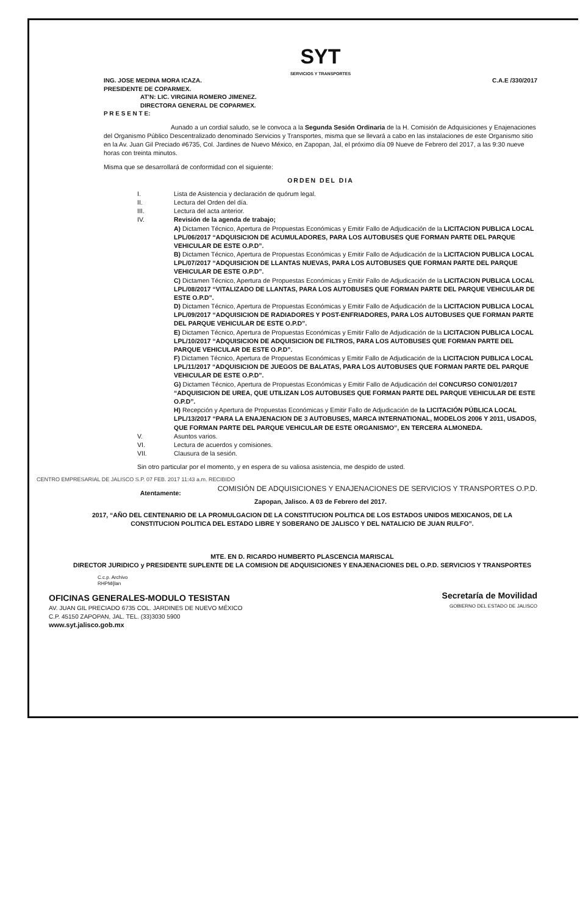SYT
SERVICIOS Y TRANSPORTES
C.A.E /330/2017
ING. JOSE MEDINA MORA ICAZA.
PRESIDENTE DE COPARMEX.
AT'N: LIC. VIRGINIA ROMERO JIMENEZ.
DIRECTORA GENERAL DE COPARMEX.
P R E S E N T E:
Aunado a un cordial saludo, se le convoca a la Segunda Sesión Ordinaria de la H. Comisión de Adquisiciones y Enajenaciones del Organismo Público Descentralizado denominado Servicios y Transportes, misma que se llevará a cabo en las instalaciones de este Organismo sitio en la Av. Juan Gil Preciado #6735, Col. Jardines de Nuevo México, en Zapopan, Jal, el próximo día 09 Nueve de Febrero del 2017, a las 9:30 nueve horas con treinta minutos.
Misma que se desarrollará de conformidad con el siguiente:
ORDEN DEL DIA
I. Lista de Asistencia y declaración de quórum legal.
II. Lectura del Orden del día.
III. Lectura del acta anterior.
IV. Revisión de la agenda de trabajo;
A) Dictamen Técnico, Apertura de Propuestas Económicas y Emitir Fallo de Adjudicación de la LICITACION PUBLICA LOCAL LPL/06/2017 “ADQUISICION DE ACUMULADORES, PARA LOS AUTOBUSES QUE FORMAN PARTE DEL PARQUE VEHICULAR DE ESTE O.P.D”.
B) Dictamen Técnico, Apertura de Propuestas Económicas y Emitir Fallo de Adjudicación de la LICITACION PUBLICA LOCAL LPL/07/2017 “ADQUISICION DE LLANTAS NUEVAS, PARA LOS AUTOBUSES QUE FORMAN PARTE DEL PARQUE VEHICULAR DE ESTE O.P.D”.
C) Dictamen Técnico, Apertura de Propuestas Económicas y Emitir Fallo de Adjudicación de la LICITACION PUBLICA LOCAL LPL/08/2017 “VITALIZADO DE LLANTAS, PARA LOS AUTOBUSES QUE FORMAN PARTE DEL PARQUE VEHICULAR DE ESTE O.P.D”.
D) Dictamen Técnico, Apertura de Propuestas Económicas y Emitir Fallo de Adjudicación de la LICITACION PUBLICA LOCAL LPL/09/2017 “ADQUISICION DE RADIADORES Y POST-ENFRIADORES, PARA LOS AUTOBUSES QUE FORMAN PARTE DEL PARQUE VEHICULAR DE ESTE O.P.D”.
E) Dictamen Técnico, Apertura de Propuestas Económicas y Emitir Fallo de Adjudicación de la LICITACION PUBLICA LOCAL LPL/10/2017 “ADQUISICION DE ADQUISICION DE FILTROS, PARA LOS AUTOBUSES QUE FORMAN PARTE DEL PARQUE VEHICULAR DE ESTE O.P.D”.
F) Dictamen Técnico, Apertura de Propuestas Económicas y Emitir Fallo de Adjudicación de la LICITACION PUBLICA LOCAL LPL/11/2017 “ADQUISICION DE JUEGOS DE BALATAS, PARA LOS AUTOBUSES QUE FORMAN PARTE DEL PARQUE VEHICULAR DE ESTE O.P.D”.
G) Dictamen Técnico, Apertura de Propuestas Económicas y Emitir Fallo de Adjudicación del CONCURSO CON/01/2017 “ADQUISICION DE UREA, QUE UTILIZAN LOS AUTOBUSES QUE FORMAN PARTE DEL PARQUE VEHICULAR DE ESTE O.P.D”.
H) Recepción y Apertura de Propuestas Económicas y Emitir Fallo de Adjudicación de la LICITACIÓN PÚBLICA LOCAL LPL/13/2017 “PARA LA ENAJENACION DE 3 AUTOBUSES, MARCA INTERNATIONAL, MODELOS 2006 Y 2011, USADOS, QUE FORMAN PARTE DEL PARQUE VEHICULAR DE ESTE ORGANISMO”, EN TERCERA ALMONEDA.
V. Asuntos varios.
VI. Lectura de acuerdos y comisiones.
VII. Clausura de la sesión.
Sin otro particular por el momento, y en espera de su valiosa asistencia, me despido de usted.
CENTRO EMPRESARIAL DE JALISCO S.P. 07 FEB. 2017 11:43 a.m. RECIBIDO
COMISIÓN DE ADQUISICIONES Y ENAJENACIONES DE SERVICIOS Y TRANSPORTES O.P.D.
Atentamente:
Zapopan, Jalisco. A 03 de Febrero del 2017.
2017, “AÑO DEL CENTENARIO DE LA PROMULGACION DE LA CONSTITUCION POLITICA DE LOS ESTADOS UNIDOS MEXICANOS, DE LA CONSTITUCION POLITICA DEL ESTADO LIBRE Y SOBERANO DE JALISCO Y DEL NATALICIO DE JUAN RULFO”.
MTE. EN D. RICARDO HUMBERTO PLASCENCIA MARISCAL
DIRECTOR JURIDICO y PRESIDENTE SUPLENTE DE LA COMISION DE ADQUISICIONES Y ENAJENACIONES DEL O.P.D. SERVICIOS Y TRANSPORTES
C.c.p. Archivo
RHPM/jlan
OFICINAS GENERALES-MODULO TESISTAN
AV. JUAN GIL PRECIADO 6735 COL. JARDINES DE NUEVO MÉXICO
C.P. 45150 ZAPOPAN, JAL. TEL. (33)3030 5900
www.syt.jalisco.gob.mx
Secretaría de Movilidad
GOBIERNO DEL ESTADO DE JALISCO